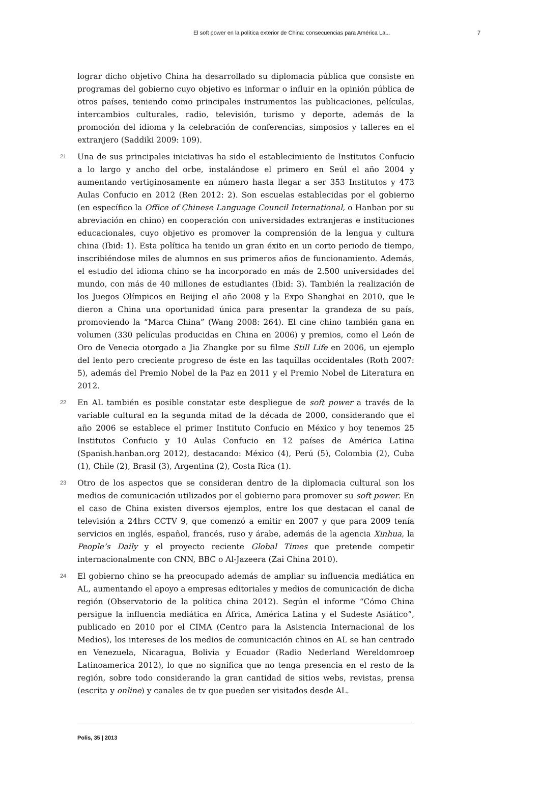El soft power en la política exterior de China: consecuencias para América La... 7
lograr dicho objetivo China ha desarrollado su diplomacia pública que consiste en programas del gobierno cuyo objetivo es informar o influir en la opinión pública de otros países, teniendo como principales instrumentos las publicaciones, películas, intercambios culturales, radio, televisión, turismo y deporte, además de la promoción del idioma y la celebración de conferencias, simposios y talleres en el extranjero (Saddiki 2009: 109).
21
Una de sus principales iniciativas ha sido el establecimiento de Institutos Confucio a lo largo y ancho del orbe, instalándose el primero en Seúl el año 2004 y aumentando vertiginosamente en número hasta llegar a ser 353 Institutos y 473 Aulas Confucio en 2012 (Ren 2012: 2). Son escuelas establecidas por el gobierno (en específico la Office of Chinese Language Council International, o Hanban por su abreviación en chino) en cooperación con universidades extranjeras e instituciones educacionales, cuyo objetivo es promover la comprensión de la lengua y cultura china (Ibid: 1). Esta política ha tenido un gran éxito en un corto periodo de tiempo, inscribiéndose miles de alumnos en sus primeros años de funcionamiento. Además, el estudio del idioma chino se ha incorporado en más de 2.500 universidades del mundo, con más de 40 millones de estudiantes (Ibid: 3). También la realización de los Juegos Olímpicos en Beijing el año 2008 y la Expo Shanghai en 2010, que le dieron a China una oportunidad única para presentar la grandeza de su país, promoviendo la “Marca China” (Wang 2008: 264). El cine chino también gana en volumen (330 películas producidas en China en 2006) y premios, como el León de Oro de Venecia otorgado a Jia Zhangke por su filme Still Life en 2006, un ejemplo del lento pero creciente progreso de éste en las taquillas occidentales (Roth 2007: 5), además del Premio Nobel de la Paz en 2011 y el Premio Nobel de Literatura en 2012.
22
En AL también es posible constatar este despliegue de soft power a través de la variable cultural en la segunda mitad de la década de 2000, considerando que el año 2006 se establece el primer Instituto Confucio en México y hoy tenemos 25 Institutos Confucio y 10 Aulas Confucio en 12 países de América Latina (Spanish.hanban.org 2012), destacando: México (4), Perú (5), Colombia (2), Cuba (1), Chile (2), Brasil (3), Argentina (2), Costa Rica (1).
23
Otro de los aspectos que se consideran dentro de la diplomacia cultural son los medios de comunicación utilizados por el gobierno para promover su soft power. En el caso de China existen diversos ejemplos, entre los que destacan el canal de televisión a 24hrs CCTV 9, que comenzó a emitir en 2007 y que para 2009 tenía servicios en inglés, español, francés, ruso y árabe, además de la agencia Xinhua, la People’s Daily y el proyecto reciente Global Times que pretende competir internacionalmente con CNN, BBC o Al-Jazeera (Zai China 2010).
24
El gobierno chino se ha preocupado además de ampliar su influencia mediática en AL, aumentando el apoyo a empresas editoriales y medios de comunicación de dicha región (Observatorio de la política china 2012). Según el informe “Cómo China persigue la influencia mediática en África, América Latina y el Sudeste Asiático”, publicado en 2010 por el CIMA (Centro para la Asistencia Internacional de los Medios), los intereses de los medios de comunicación chinos en AL se han centrado en Venezuela, Nicaragua, Bolivia y Ecuador (Radio Nederland Wereldomroep Latinoamerica 2012), lo que no significa que no tenga presencia en el resto de la región, sobre todo considerando la gran cantidad de sitios webs, revistas, prensa (escrita y online) y canales de tv que pueden ser visitados desde AL.
Polis, 35 | 2013